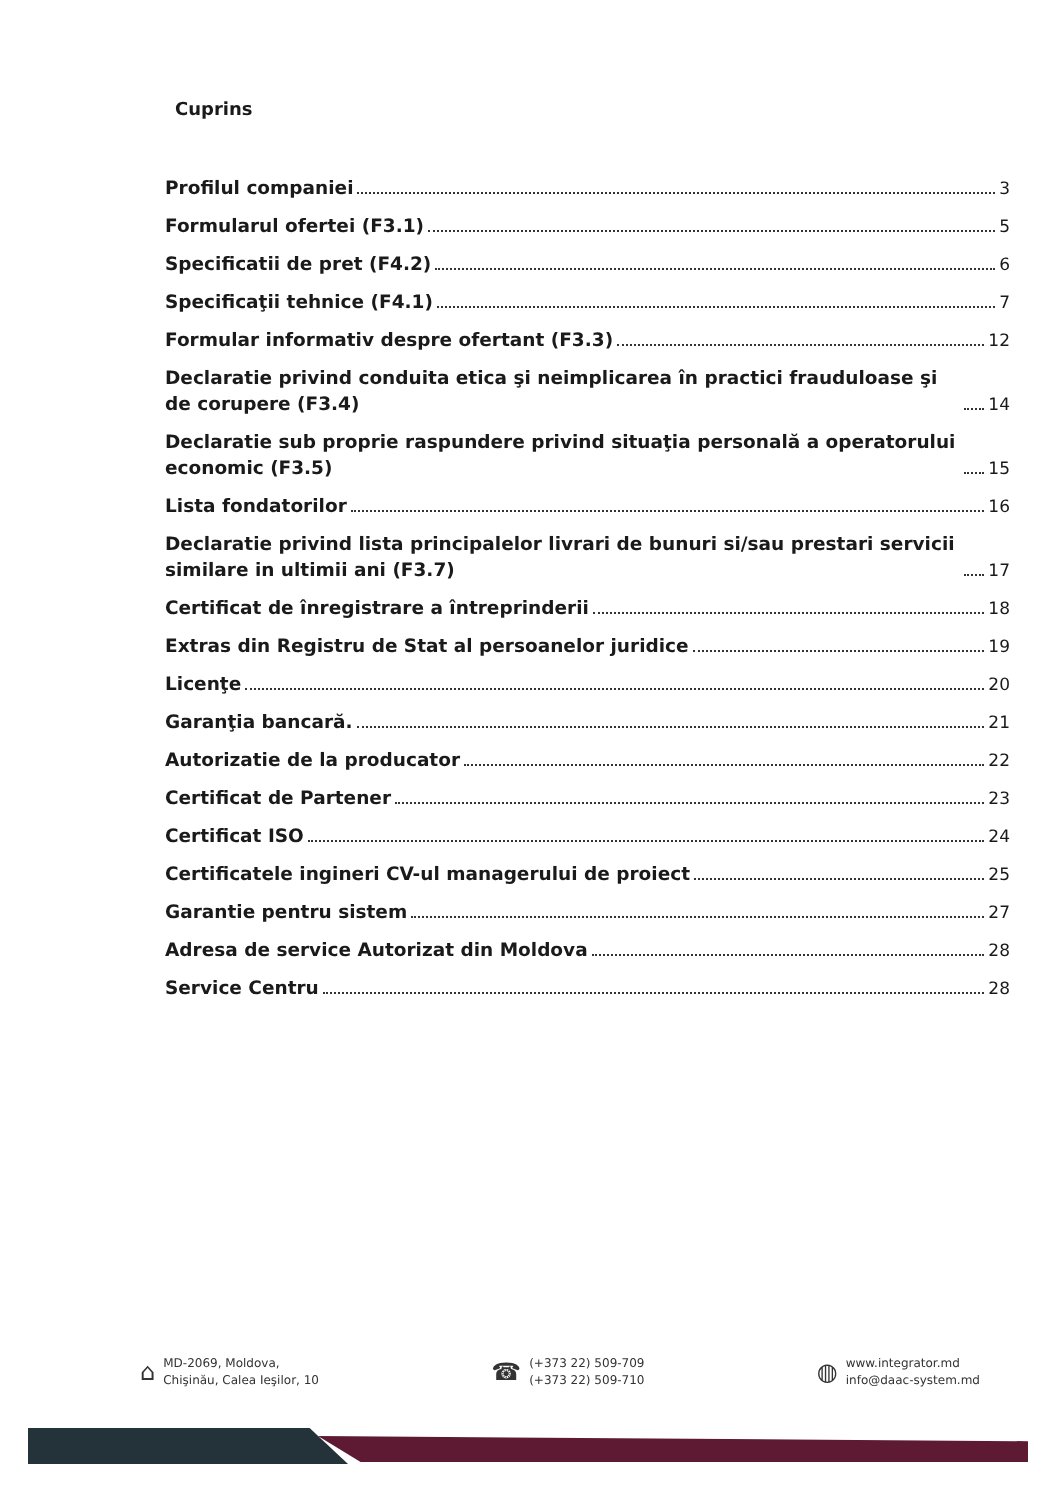Cuprins
Profilul companiei 3
Formularul ofertei (F3.1) 5
Specificatii de pret (F4.2) 6
Specificaţii tehnice (F4.1) 7
Formular informativ despre ofertant (F3.3) 12
Declaratie privind conduita etica şi neimplicarea în practici frauduloase şi de corupere (F3.4) 14
Declaratie sub proprie raspundere privind situaţia personală a operatorului economic (F3.5) 15
Lista fondatorilor 16
Declaratie privind lista principalelor livrari de bunuri si/sau prestari servicii similare in ultimii ani (F3.7) 17
Certificat de înregistrare a întreprinderii 18
Extras din Registru de Stat al persoanelor juridice 19
Licenţe 20
Garanţia bancară. 21
Autorizatie de la producator 22
Certificat de Partener 23
Certificat ISO 24
Certificatele ingineri CV-ul managerului de proiect 25
Garantie pentru sistem 27
Adresa de service Autorizat din Moldova 28
Service Centru 28
⌂ MD-2069, Moldova,
Chişinău, Calea Ieşilor, 10
☎ (+373 22) 509-709
(+373 22) 509-710
◍ www.integrator.md
info@daac-system.md